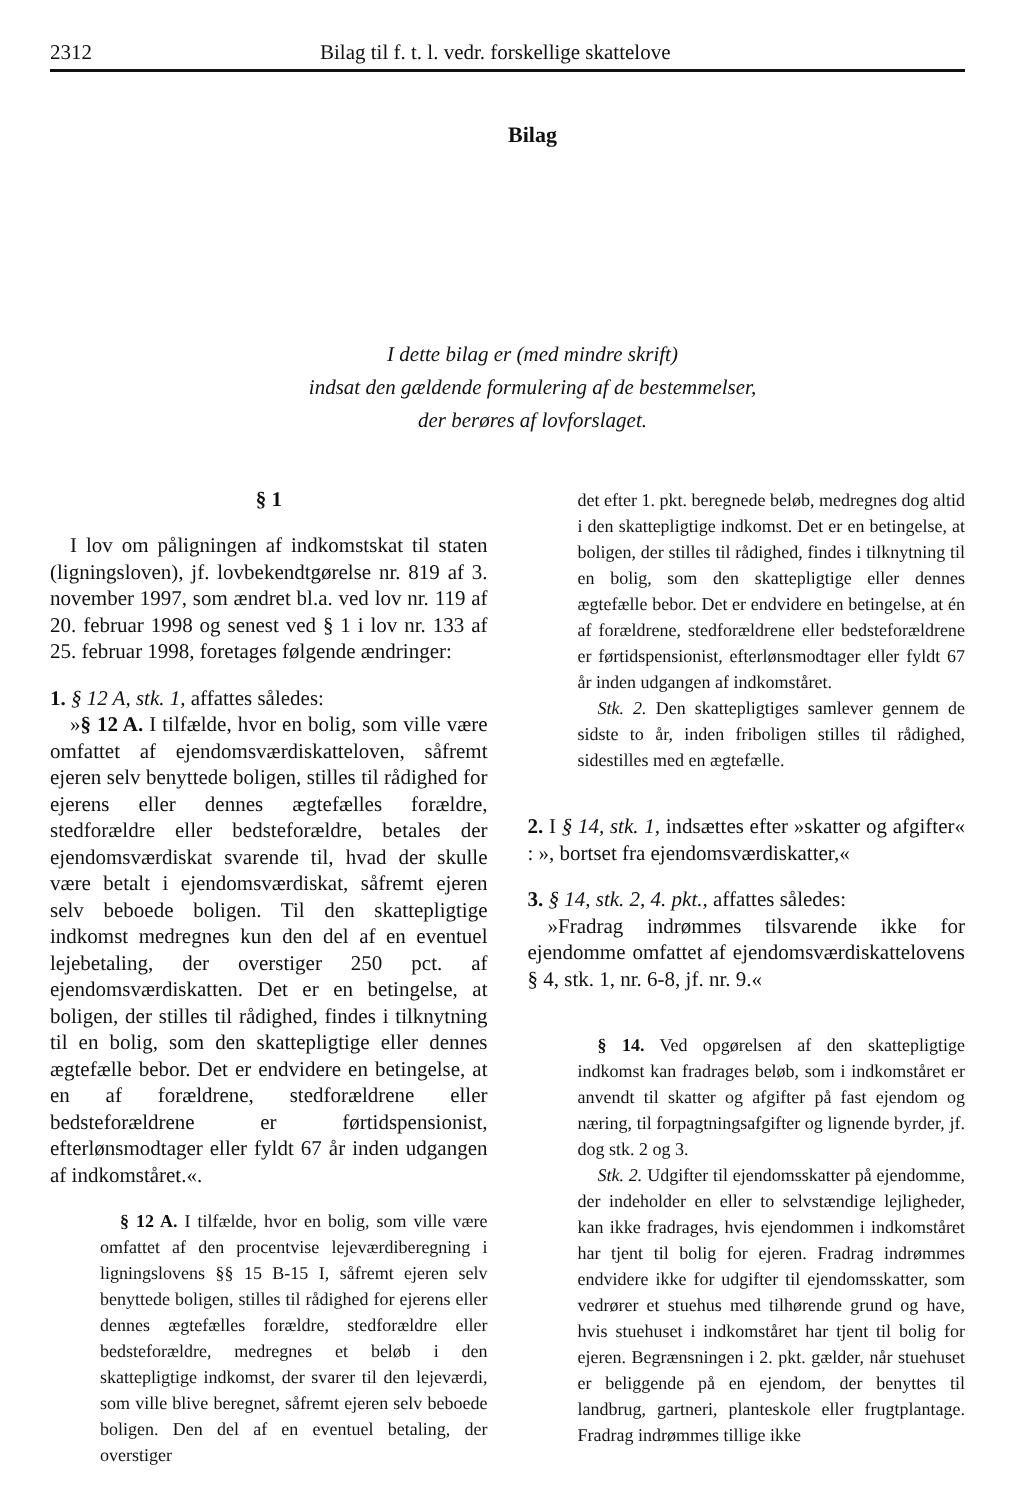2312 Bilag til f. t. l. vedr. forskellige skattelove
Bilag
I dette bilag er (med mindre skrift)
indsat den gældende formulering af de bestemmelser,
der berøres af lovforslaget.
§ 1
I lov om påligningen af indkomstskat til staten (ligningsloven), jf. lovbekendtgørelse nr. 819 af 3. november 1997, som ændret bl.a. ved lov nr. 119 af 20. februar 1998 og senest ved § 1 i lov nr. 133 af 25. februar 1998, foretages følgende ændringer:
1. § 12 A, stk. 1, affattes således:
»§ 12 A. I tilfælde, hvor en bolig, som ville være omfattet af ejendomsværdiskatteloven, såfremt ejeren selv benyttede boligen, stilles til rådighed for ejerens eller dennes ægtefælles forældre, stedforældre eller bedsteforældre, betales der ejendomsværdiskat svarende til, hvad der skulle være betalt i ejendomsværdiskat, såfremt ejeren selv beboede boligen. Til den skattepligtige indkomst medregnes kun den del af en eventuel lejebetaling, der overstiger 250 pct. af ejendomsværdiskatten. Det er en betingelse, at boligen, der stilles til rådighed, findes i tilknytning til en bolig, som den skattepligtige eller dennes ægtefælle bebor. Det er endvidere en betingelse, at en af forældrene, stedforældrene eller bedsteforældrene er førtidspensionist, efterlønsmodtager eller fyldt 67 år inden udgangen af indkomståret.«.
§ 12 A. I tilfælde, hvor en bolig, som ville være omfattet af den procentvise lejeværdiberegning i ligningslovens §§ 15 B-15 I, såfremt ejeren selv benyttede boligen, stilles til rådighed for ejerens eller dennes ægtefælles forældre, stedforældre eller bedsteforældre, medregnes et beløb i den skattepligtige indkomst, der svarer til den lejeværdi, som ville blive beregnet, såfremt ejeren selv beboede boligen. Den del af en eventuel betaling, der overstiger
det efter 1. pkt. beregnede beløb, medregnes dog altid i den skattepligtige indkomst. Det er en betingelse, at boligen, der stilles til rådighed, findes i tilknytning til en bolig, som den skattepligtige eller dennes ægtefælle bebor. Det er endvidere en betingelse, at én af forældrene, stedforældrene eller bedsteforældrene er førtidspensionist, efterlønsmodtager eller fyldt 67 år inden udgangen af indkomståret.
Stk. 2. Den skattepligtiges samlever gennem de sidste to år, inden friboligen stilles til rådighed, sidestilles med en ægtefælle.
2. I § 14, stk. 1, indsættes efter »skatter og afgifter« : », bortset fra ejendomsværdiskatter,«
3. § 14, stk. 2, 4. pkt., affattes således:
»Fradrag indrømmes tilsvarende ikke for ejendomme omfattet af ejendomsværdiskattelovens § 4, stk. 1, nr. 6-8, jf. nr. 9.«
§ 14. Ved opgørelsen af den skattepligtige indkomst kan fradrages beløb, som i indkomståret er anvendt til skatter og afgifter på fast ejendom og næring, til forpagtningsafgifter og lignende byrder, jf. dog stk. 2 og 3.
Stk. 2. Udgifter til ejendomsskatter på ejendomme, der indeholder en eller to selvstændige lejligheder, kan ikke fradrages, hvis ejendommen i indkomståret har tjent til bolig for ejeren. Fradrag indrømmes endvidere ikke for udgifter til ejendomsskatter, som vedrører et stuehus med tilhørende grund og have, hvis stuehuset i indkomståret har tjent til bolig for ejeren. Begrænsningen i 2. pkt. gælder, når stuehuset er beliggende på en ejendom, der benyttes til landbrug, gartneri, planteskole eller frugtplantage. Fradrag indrømmes tillige ikke